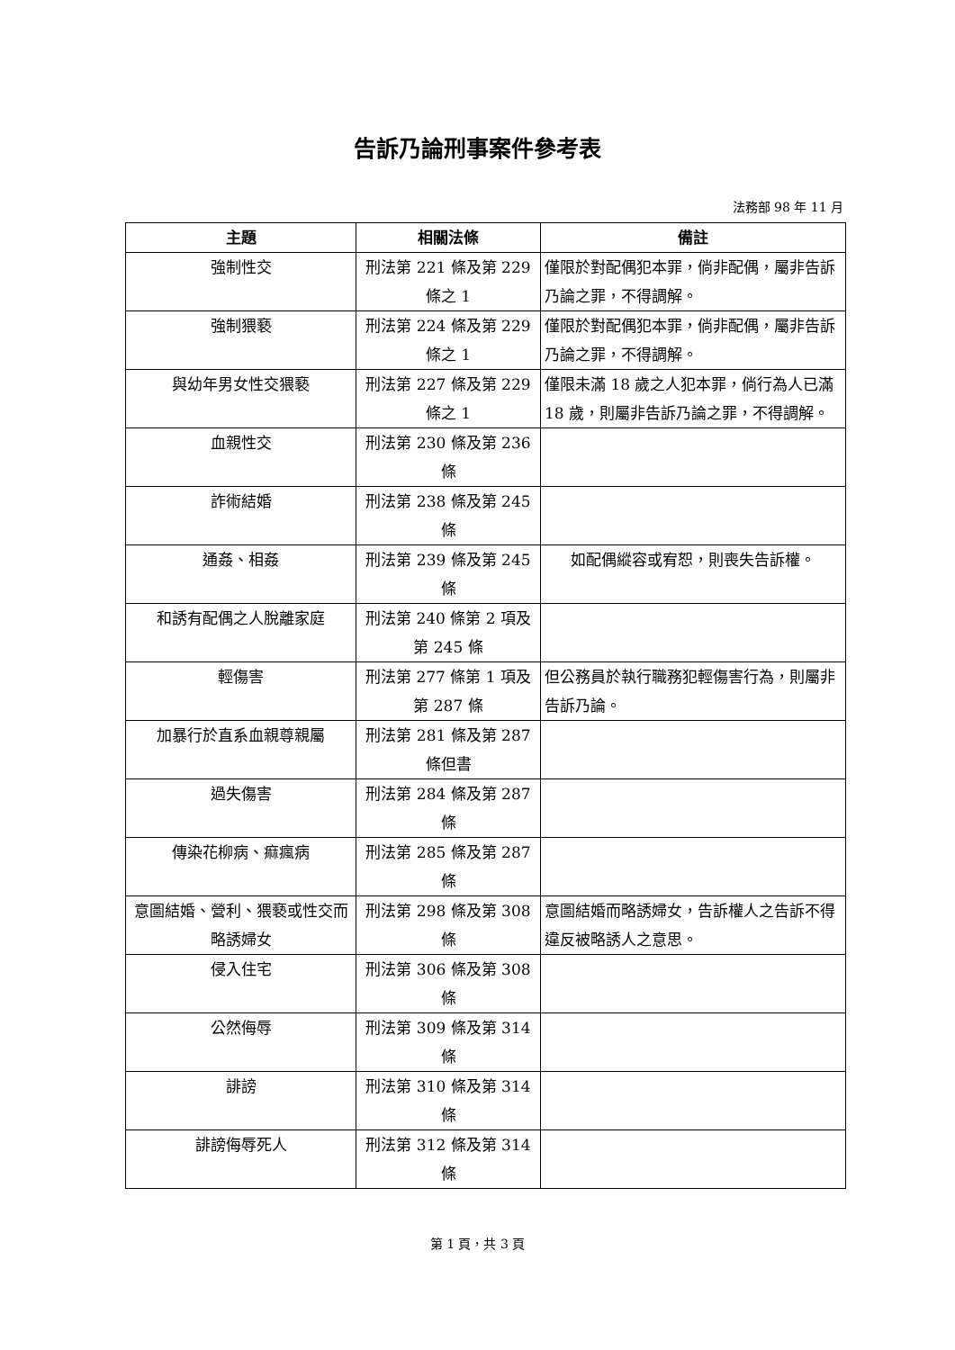告訴乃論刑事案件參考表
法務部 98 年 11 月
| 主題 | 相關法條 | 備註 |
| --- | --- | --- |
| 強制性交 | 刑法第 221 條及第 229 條之 1 | 僅限於對配偶犯本罪，倘非配偶，屬非告訴乃論之罪，不得調解。 |
| 強制猥褻 | 刑法第 224 條及第 229 條之 1 | 僅限於對配偶犯本罪，倘非配偶，屬非告訴乃論之罪，不得調解。 |
| 與幼年男女性交猥褻 | 刑法第 227 條及第 229 條之 1 | 僅限未滿 18 歲之人犯本罪，倘行為人已滿 18 歲，則屬非告訴乃論之罪，不得調解。 |
| 血親性交 | 刑法第 230 條及第 236 條 | |
| 詐術結婚 | 刑法第 238 條及第 245 條 | |
| 通姦、相姦 | 刑法第 239 條及第 245 條 | 如配偶縱容或宥恕，則喪失告訴權。 |
| 和誘有配偶之人脫離家庭 | 刑法第 240 條第 2 項及第 245 條 | |
| 輕傷害 | 刑法第 277 條第 1 項及第 287 條 | 但公務員於執行職務犯輕傷害行為，則屬非告訴乃論。 |
| 加暴行於直系血親尊親屬 | 刑法第 281 條及第 287 條但書 | |
| 過失傷害 | 刑法第 284 條及第 287 條 | |
| 傳染花柳病、痲瘋病 | 刑法第 285 條及第 287 條 | |
| 意圖結婚、營利、猥褻或性交而略誘婦女 | 刑法第 298 條及第 308 條 | 意圖結婚而略誘婦女，告訴權人之告訴不得違反被略誘人之意思。 |
| 侵入住宅 | 刑法第 306 條及第 308 條 | |
| 公然侮辱 | 刑法第 309 條及第 314 條 | |
| 誹謗 | 刑法第 310 條及第 314 條 | |
| 誹謗侮辱死人 | 刑法第 312 條及第 314 條 | |
第 1 頁，共 3 頁